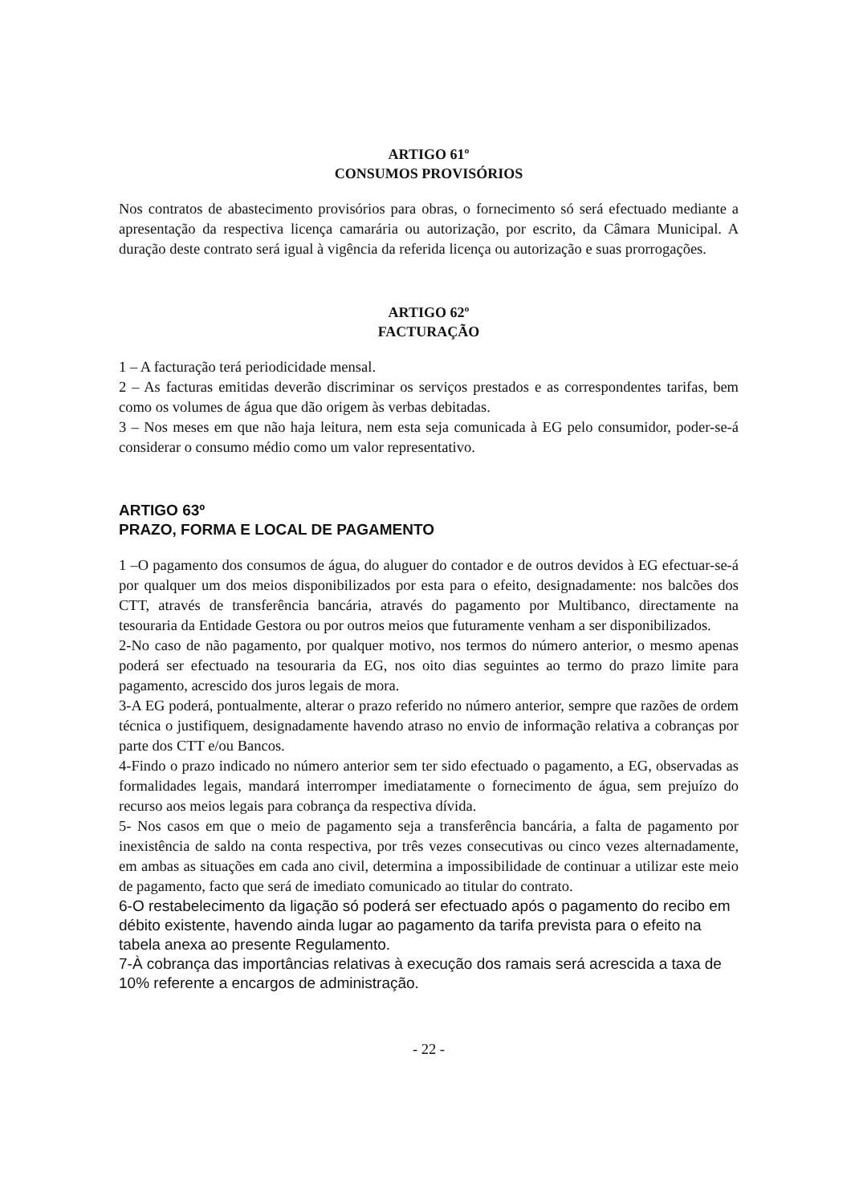ARTIGO 61º
CONSUMOS PROVISÓRIOS
Nos contratos de abastecimento provisórios para obras, o fornecimento só será efectuado mediante a apresentação da respectiva licença camarária ou autorização, por escrito, da Câmara Municipal. A duração deste contrato será igual à vigência da referida licença ou autorização e suas prorrogações.
ARTIGO 62º
FACTURAÇÃO
1 – A facturação terá periodicidade mensal.
2 – As facturas emitidas deverão discriminar os serviços prestados e as correspondentes tarifas, bem como os volumes de água que dão origem às verbas debitadas.
3 – Nos meses em que não haja leitura, nem esta seja comunicada à EG pelo consumidor, poder-se-á considerar o consumo médio como um valor representativo.
ARTIGO 63º
PRAZO, FORMA E LOCAL DE PAGAMENTO
1 –O pagamento dos consumos de água, do aluguer do contador e de outros devidos à EG efectuar-se-á por qualquer um dos meios disponibilizados por esta para o efeito, designadamente: nos balcões dos CTT, através de transferência bancária, através do pagamento por Multibanco, directamente na tesouraria da Entidade Gestora ou por outros meios que futuramente venham a ser disponibilizados.
2-No caso de não pagamento, por qualquer motivo, nos termos do número anterior, o mesmo apenas poderá ser efectuado na tesouraria da EG, nos oito dias seguintes ao termo do prazo limite para pagamento, acrescido dos juros legais de mora.
3-A EG poderá, pontualmente, alterar o prazo referido no número anterior, sempre que razões de ordem técnica o justifiquem, designadamente havendo atraso no envio de informação relativa a cobranças por parte dos CTT e/ou Bancos.
4-Findo o prazo indicado no número anterior sem ter sido efectuado o pagamento, a EG, observadas as formalidades legais, mandará interromper imediatamente o fornecimento de água, sem prejuízo do recurso aos meios legais para cobrança da respectiva dívida.
5- Nos casos em que o meio de pagamento seja a transferência bancária, a falta de pagamento por inexistência de saldo na conta respectiva, por três vezes consecutivas ou cinco vezes alternadamente, em ambas as situações em cada ano civil, determina a impossibilidade de continuar a utilizar este meio de pagamento, facto que será de imediato comunicado ao titular do contrato.
6-O restabelecimento da ligação só poderá ser efectuado após o pagamento do recibo em débito existente, havendo ainda lugar ao pagamento da tarifa prevista para o efeito na tabela anexa ao presente Regulamento.
7-À cobrança das importâncias relativas à execução dos ramais será acrescida a taxa de 10% referente a encargos de administração.
- 22 -